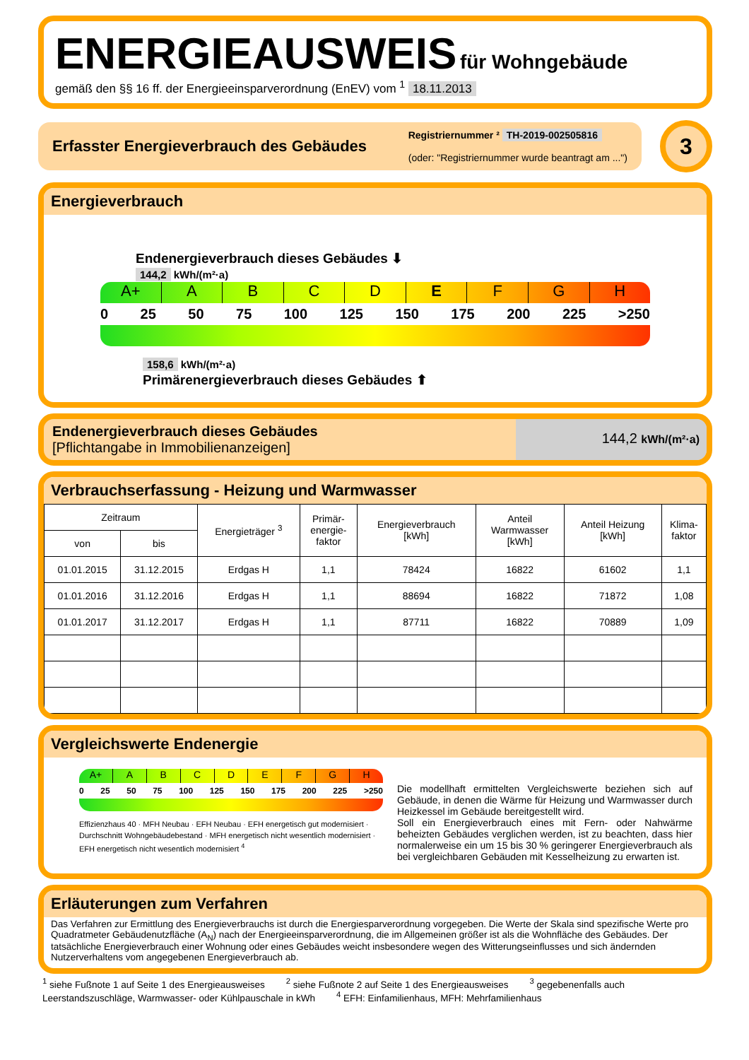ENERGIEAUSWEIS für Wohngebäude
gemäß den §§ 16 ff. der Energieeinsparverordnung (EnEV) vom <sup>1</sup> 18.11.2013
Erfasster Energieverbrauch des Gebäudes
Registriernummer ² TH-2019-002505816
(oder: "Registriernummer wurde beantragt am ...")
3
Energieverbrauch
Endenergieverbrauch dieses Gebäudes ⬇
144,2 kWh/(m²·a)
A+ ABCDEFGH
0 25 50 75 100 125 150 175 200 225 >250
158,6 kWh/(m²·a)
Primärenergieverbrauch dieses Gebäudes ⬆
Endenergieverbrauch dieses Gebäudes
[Pflichtangabe in Immobilienanzeigen]
144,2 kWh/(m²·a)
Verbrauchserfassung - Heizung und Warmwasser
| Zeitraum | | Energieträger <sup>3</sup> | Primär- energie- faktor | Energieverbrauch [kWh] | Anteil Warmwasser [kWh] | Anteil Heizung [kWh] | Klima- faktor |
| --- | --- | --- | --- | --- | --- | --- | --- |
| von | bis | | | | | | |
| 01.01.2015 | 31.12.2015 | Erdgas H | 1,1 | 78424 | 16822 | 61602 | 1,1 |
| 01.01.2016 | 31.12.2016 | Erdgas H | 1,1 | 88694 | 16822 | 71872 | 1,08 |
| 01.01.2017 | 31.12.2017 | Erdgas H | 1,1 | 87711 | 16822 | 70889 | 1,09 |
Vergleichswerte Endenergie
A+ ABCDEFGH
0 25 50 75 100 125 150 175 200 225 >250
Effizienzhaus 40 · MFH Neubau · EFH Neubau · EFH energetisch gut modernisiert · Durchschnitt Wohngebäudebestand · MFH energetisch nicht wesentlich modernisiert · EFH energetisch nicht wesentlich modernisiert <sup>4</sup>
Die modellhaft ermittelten Vergleichswerte beziehen sich auf Gebäude, in denen die Wärme für Heizung und Warmwasser durch Heizkessel im Gebäude bereitgestellt wird.
Soll ein Energieverbrauch eines mit Fern- oder Nahwärme beheizten Gebäudes verglichen werden, ist zu beachten, dass hier normalerweise ein um 15 bis 30 % geringerer Energieverbrauch als bei vergleichbaren Gebäuden mit Kesselheizung zu erwarten ist.
Erläuterungen zum Verfahren
Das Verfahren zur Ermittlung des Energieverbrauchs ist durch die Energiesparverordnung vorgegeben. Die Werte der Skala sind spezifische Werte pro Quadratmeter Gebäudenutzfläche (A<sub>N</sub>) nach der Energieeinsparverordnung, die im Allgemeinen größer ist als die Wohnfläche des Gebäudes. Der tatsächliche Energieverbrauch einer Wohnung oder eines Gebäudes weicht insbesondere wegen des Witterungseinflusses und sich ändernden Nutzerverhaltens vom angegebenen Energieverbrauch ab.
<sup>1</sup> siehe Fußnote 1 auf Seite 1 des Energieausweises <sup>2</sup> siehe Fußnote 2 auf Seite 1 des Energieausweises <sup>3</sup> gegebenenfalls auch Leerstandszuschläge, Warmwasser- oder Kühlpauschale in kWh <sup>4</sup> EFH: Einfamilienhaus, MFH: Mehrfamilienhaus